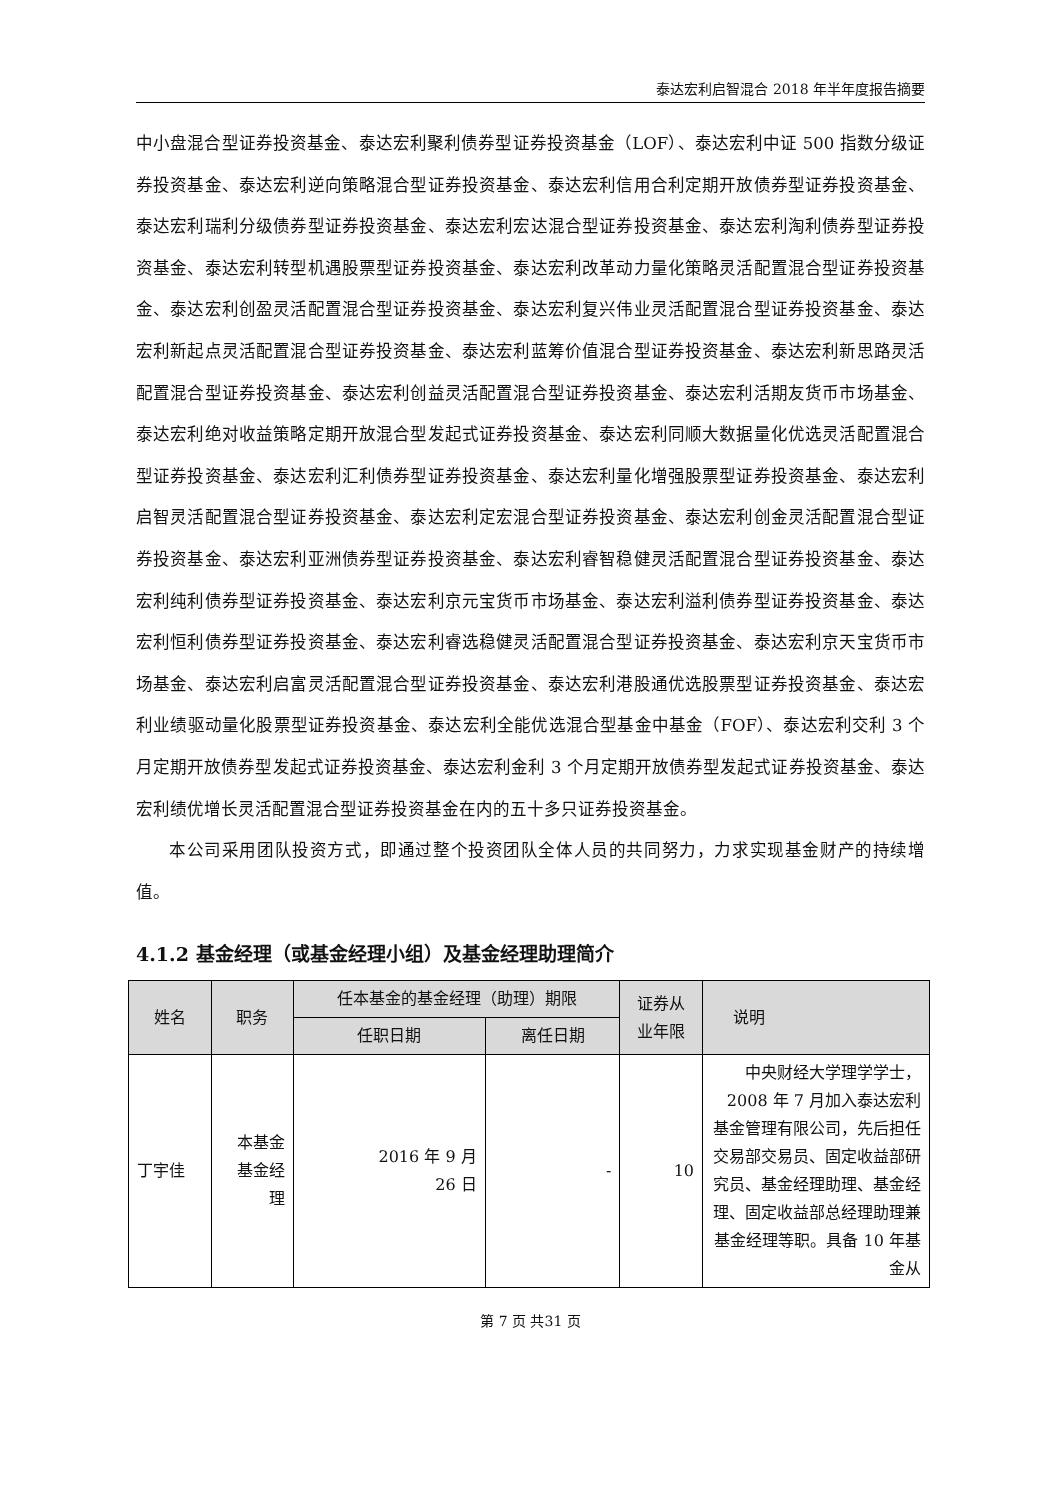泰达宏利启智混合 2018 年半年度报告摘要
中小盘混合型证券投资基金、泰达宏利聚利债券型证券投资基金（LOF）、泰达宏利中证 500 指数分级证券投资基金、泰达宏利逆向策略混合型证券投资基金、泰达宏利信用合利定期开放债券型证券投资基金、泰达宏利瑞利分级债券型证券投资基金、泰达宏利宏达混合型证券投资基金、泰达宏利淘利债券型证券投资基金、泰达宏利转型机遇股票型证券投资基金、泰达宏利改革动力量化策略灵活配置混合型证券投资基金、泰达宏利创盈灵活配置混合型证券投资基金、泰达宏利复兴伟业灵活配置混合型证券投资基金、泰达宏利新起点灵活配置混合型证券投资基金、泰达宏利蓝筹价值混合型证券投资基金、泰达宏利新思路灵活配置混合型证券投资基金、泰达宏利创益灵活配置混合型证券投资基金、泰达宏利活期友货币市场基金、泰达宏利绝对收益策略定期开放混合型发起式证券投资基金、泰达宏利同顺大数据量化优选灵活配置混合型证券投资基金、泰达宏利汇利债券型证券投资基金、泰达宏利量化增强股票型证券投资基金、泰达宏利启智灵活配置混合型证券投资基金、泰达宏利定宏混合型证券投资基金、泰达宏利创金灵活配置混合型证券投资基金、泰达宏利亚洲债券型证券投资基金、泰达宏利睿智稳健灵活配置混合型证券投资基金、泰达宏利纯利债券型证券投资基金、泰达宏利京元宝货币市场基金、泰达宏利溢利债券型证券投资基金、泰达宏利恒利债券型证券投资基金、泰达宏利睿选稳健灵活配置混合型证券投资基金、泰达宏利京天宝货币市场基金、泰达宏利启富灵活配置混合型证券投资基金、泰达宏利港股通优选股票型证券投资基金、泰达宏利业绩驱动量化股票型证券投资基金、泰达宏利全能优选混合型基金中基金（FOF）、泰达宏利交利 3 个月定期开放债券型发起式证券投资基金、泰达宏利金利 3 个月定期开放债券型发起式证券投资基金、泰达宏利绩优增长灵活配置混合型证券投资基金在内的五十多只证券投资基金。
本公司采用团队投资方式，即通过整个投资团队全体人员的共同努力，力求实现基金财产的持续增值。
4.1.2 基金经理（或基金经理小组）及基金经理助理简介
| 姓名 | 职务 | 任本基金的基金经理（助理）期限 | | 证券从 业年限 | 说明 |
| --- | --- | --- | --- | --- | --- |
| | | 任职日期 | 离任日期 | | |
| 丁宇佳 | 本基金 基金经 理 | 2016 年 9 月 26 日 | - | 10 | 中央财经大学理学学士，2008 年 7 月加入泰达宏利基金管理有限公司，先后担任交易部交易员、固定收益部研究员、基金经理助理、基金经理、固定收益部总经理助理兼基金经理等职。具备 10 年基金从 |
第 7 页 共31 页